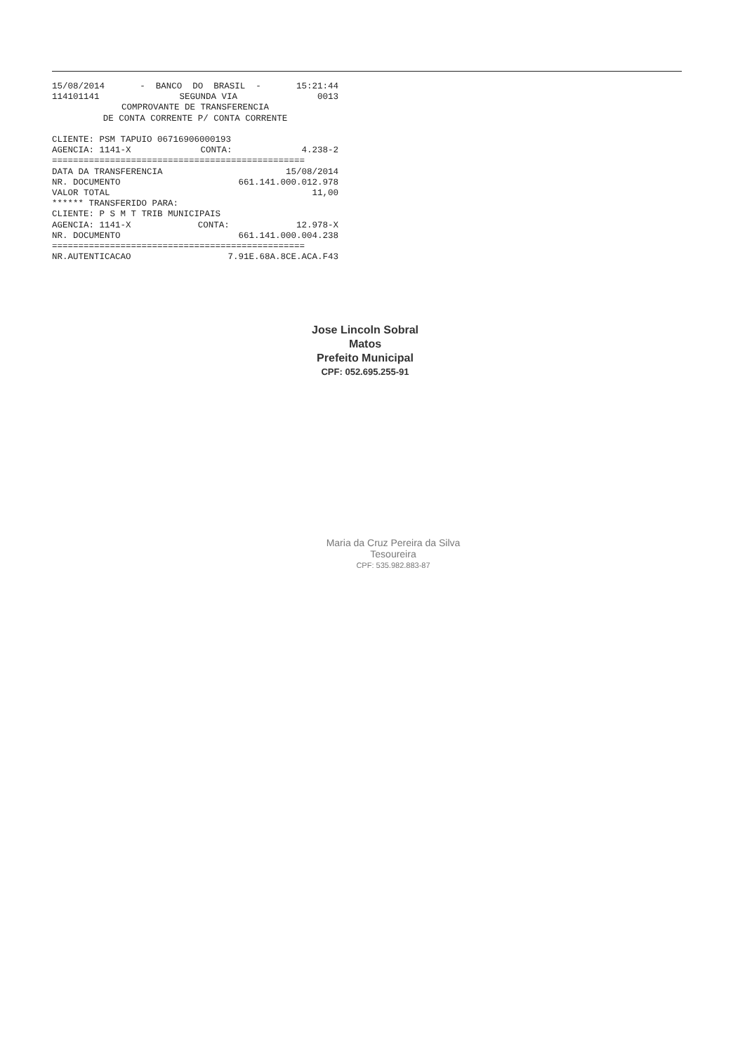15/08/2014 - BANCO DO BRASIL - 15:21:44
114101141 SEGUNDA VIA 0013
COMPROVANTE DE TRANSFERENCIA
DE CONTA CORRENTE P/ CONTA CORRENTE
CLIENTE: PSM TAPUIO 06716906000193
AGENCIA: 1141-X CONTA: 4.238-2
================================================
DATA DA TRANSFERENCIA 15/08/2014
NR. DOCUMENTO 661.141.000.012.978
VALOR TOTAL 11,00
****** TRANSFERIDO PARA:
CLIENTE: P S M T TRIB MUNICIPAIS
AGENCIA: 1141-X CONTA: 12.978-X
NR. DOCUMENTO 661.141.000.004.238
================================================
NR.AUTENTICACAO 7.91E.68A.8CE.ACA.F43
Jose Lincoln Sobral Matos
Prefeito Municipal
CPF: 052.695.255-91
Maria da Cruz Pereira da Silva
Tesoureira
CPF: 535.982.883-87